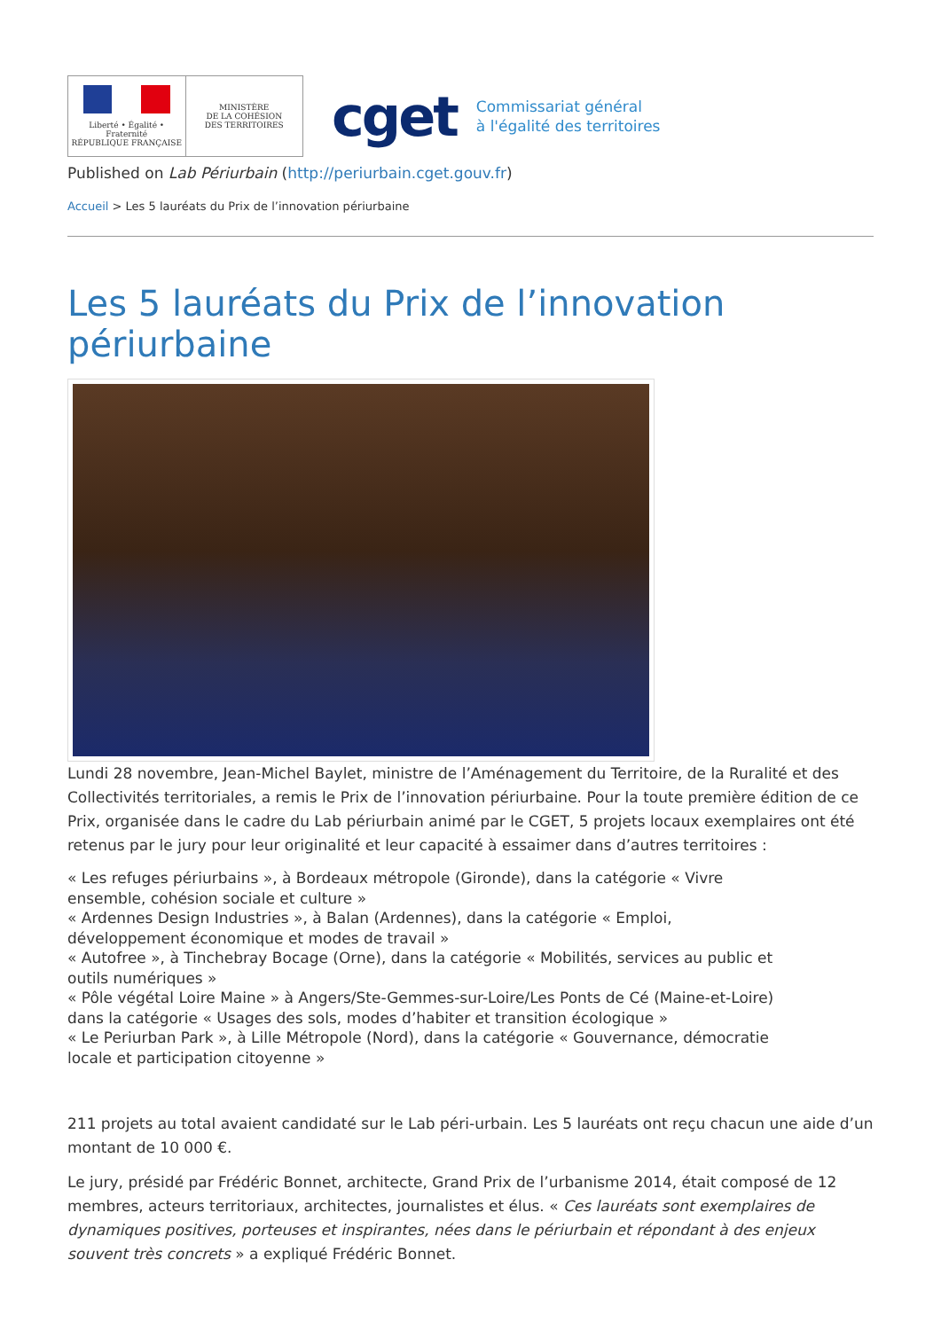Liberté • Égalité • Fraternité
RÉPUBLIQUE FRANÇAISE
MINISTÈRE
DE LA COHÉSION
DES TERRITOIRES
cget
Commissariat général
à l'égalité des territoires
Published on Lab Périurbain (http://periurbain.cget.gouv.fr)
Accueil > Les 5 lauréats du Prix de l’innovation périurbaine
Les 5 lauréats du Prix de l’innovation périurbaine
Lundi 28 novembre, Jean-Michel Baylet, ministre de l’Aménagement du Territoire, de la Ruralité et des Collectivités territoriales, a remis le Prix de l’innovation périurbaine. Pour la toute première édition de ce Prix, organisée dans le cadre du Lab périurbain animé par le CGET, 5 projets locaux exemplaires ont été retenus par le jury pour leur originalité et leur capacité à essaimer dans d’autres territoires :
« Les refuges périurbains », à Bordeaux métropole (Gironde), dans la catégorie « Vivre ensemble, cohésion sociale et culture »
« Ardennes Design Industries », à Balan (Ardennes), dans la catégorie « Emploi, développement économique et modes de travail »
« Autofree », à Tinchebray Bocage (Orne), dans la catégorie « Mobilités, services au public et outils numériques »
« Pôle végétal Loire Maine » à Angers/Ste-Gemmes-sur-Loire/Les Ponts de Cé (Maine-et-Loire) dans la catégorie « Usages des sols, modes d’habiter et transition écologique »
« Le Periurban Park », à Lille Métropole (Nord), dans la catégorie « Gouvernance, démocratie locale et participation citoyenne »
211 projets au total avaient candidaté sur le Lab péri-urbain. Les 5 lauréats ont reçu chacun une aide d’un montant de 10 000 €.
Le jury, présidé par Frédéric Bonnet, architecte, Grand Prix de l’urbanisme 2014, était composé de 12 membres, acteurs territoriaux, architectes, journalistes et élus. « Ces lauréats sont exemplaires de dynamiques positives, porteuses et inspirantes, nées dans le périurbain et répondant à des enjeux souvent très concrets » a expliqué Frédéric Bonnet.